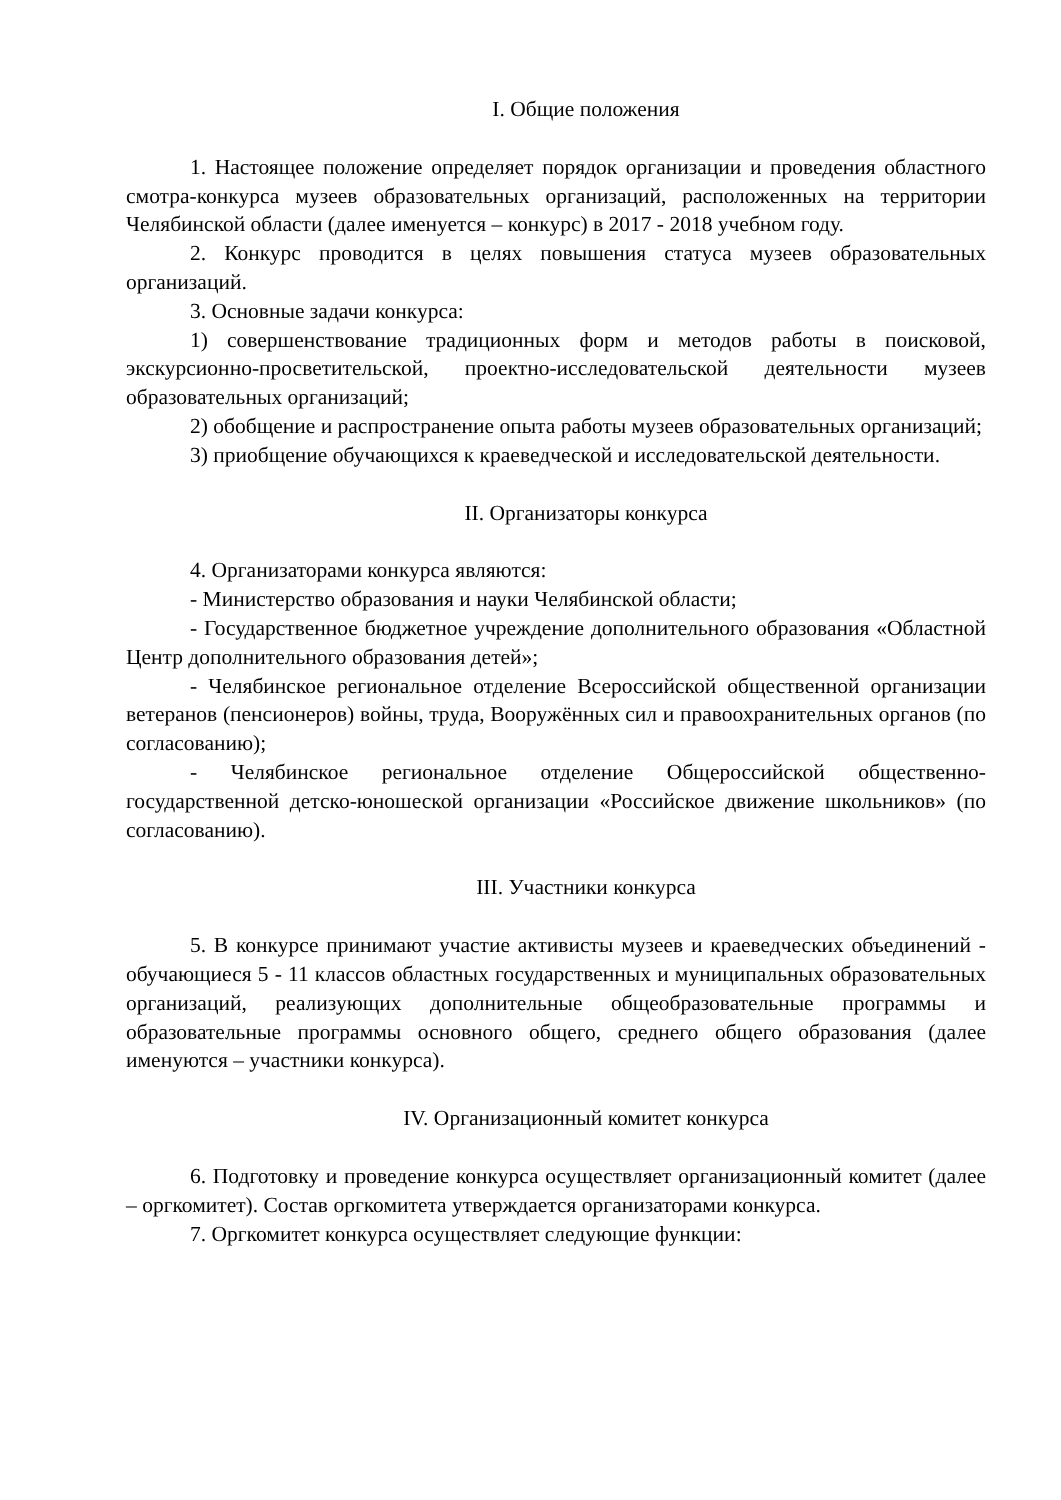I. Общие положения
1. Настоящее положение определяет порядок организации и проведения областного смотра-конкурса музеев образовательных организаций, расположенных на территории Челябинской области (далее именуется – конкурс) в 2017 - 2018 учебном году.
2. Конкурс проводится в целях повышения статуса музеев образовательных организаций.
3. Основные задачи конкурса:
1) совершенствование традиционных форм и методов работы в поисковой, экскурсионно-просветительской, проектно-исследовательской деятельности музеев образовательных организаций;
2) обобщение и распространение опыта работы музеев образовательных организаций;
3) приобщение обучающихся к краеведческой и исследовательской деятельности.
II. Организаторы конкурса
4. Организаторами конкурса являются:
- Министерство образования и науки Челябинской области;
- Государственное бюджетное учреждение дополнительного образования «Областной Центр дополнительного образования детей»;
- Челябинское региональное отделение Всероссийской общественной организации ветеранов (пенсионеров) войны, труда, Вооружённых сил и правоохранительных органов (по согласованию);
- Челябинское региональное отделение Общероссийской общественно-государственной детско-юношеской организации «Российское движение школьников» (по согласованию).
III. Участники конкурса
5. В конкурсе принимают участие активисты музеев и краеведческих объединений - обучающиеся 5 - 11 классов областных государственных и муниципальных образовательных организаций, реализующих дополнительные общеобразовательные программы и образовательные программы основного общего, среднего общего образования (далее именуются – участники конкурса).
IV. Организационный комитет конкурса
6. Подготовку и проведение конкурса осуществляет организационный комитет (далее – оргкомитет). Состав оргкомитета утверждается организаторами конкурса.
7. Оргкомитет конкурса осуществляет следующие функции: